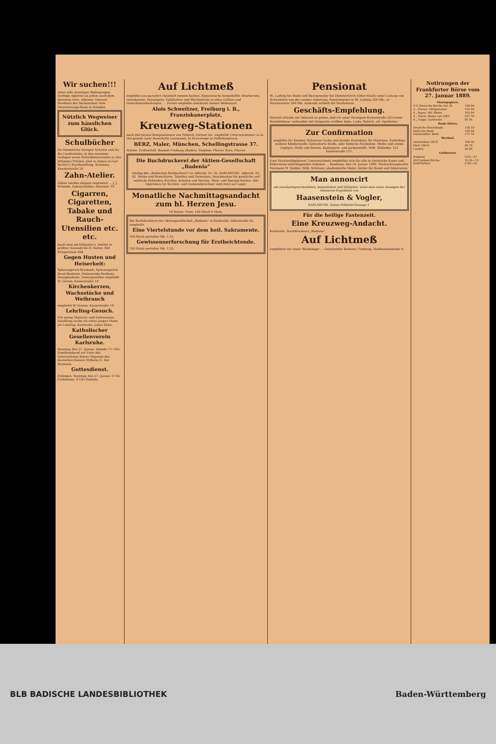Wir suchen!!!
unter sehr günstigen Bedingungen tüchtige Agenten an jedem auch dem kleinsten Orte. Adresse: General-Direktion der Sächsischen Vieh-Versicherungs-Bank in Dresden.
Nützlich Wegweiser zum häuslichen Glück.
Schulbücher
für sämmtliche hiesigen Schulen und für die Landschulen, in den neuesten Auflagen sowie Schreibmaterialien zu den billigsten Preisen, sind zu haben in Carl Sartori's Buchhandlung, Konstanz, Kanzleistraße 20.
Zahn-Atelier.
Zähne werden elegant eingesetzt ... J. J. Schmidt, Zahntechniker, Rosenstr. 19.
Cigarren, Cigaretten, Tabake und Rauch-Utensilien etc. etc.
kauft man am billigsten u. besten in größter Auswahl bei S. Sutter, 40d Kriegstrasse 40d.
Gegen Husten und Heiserkeit:
Spitzwegerich-Brustsaft, Spitzwegerich-Brust-Bonbons, Malzextrakt-Bonbons, Honigbonbons, Emserpastillen empfiehlt W. Grimm, Kaiserstraße 19.
Kirchenkerzen, Wachsstöcke und Weihrauch
empfiehlt W. Grimm, Kaiserstraße 19.
Lehrling-Gesuch.
Für meine Material- und Farbwaaren-Handlung suche ich einen jungen Mann als Lehrling. Karlsruhe. Julius Dehn.
Katholischer Gesellenverein Karlsruhe.
Sonntag, den 27. Januar, Abends 7½ Uhr: Familienabend zur Feier des Geburtsfestes Seiner Majestät des deutschen Kaisers Wilhelm II. Der Vorstand.
Gottesdienst.
Ettlingen. Sonntag, den 27. Januar. 8 Uhr Frühmesse. 9 Uhr Homilie.
Auf Lichtmeß
empfehle aus garantirt chemisch reinem hannov. Bienenwachs hergestellte Altarkerzen, Osterkerzen, Dreiangeln, Tafellichter und Wachsstöcke in allen Größen und Gewichtseintheilungen. ... Ferner empfehle anerkannt besten Weihrauch.
Alois Schweitzer, Freiburg i. B., Franziskanerplatz.
Kreuzweg-Stationen
nach den besten Kompositionen von Führich, Fortner etc. empfiehlt Unterzeichneter: a) in Oel gemalt (sehr dauerhafte Leinwand); b) Kreuzwege in Oelfarbendruck.
BERZ, Maler, München, Schellingstrasse 37.
Atteste. Erzbischöfl. Bauamt Freiburg (Baden). Stephan, Pfarrer. Kurz, Pfarrer.
Die Buchdruckerei der Aktien-Gesellschaft „Badenia“
(Verlag des „Badischen Beobachters“) in Adlerstr. Nr. 42, KARLSRUHE, Adlerstr. Nr. 42. Werke und Broschüren, Tabellen und Formulare, Drucksachen für geistliche und weltliche Behörden, Kirchen, Schulen und Vereine. Wein- und Speisen-Karten. Alle Impressen für Kirchen- und Gemeinderechner sind stets auf Lager.
Monatliche Nachmittagsandacht zum hl. Herzen Jesu.
16 Seiten. Preis: 100 Stück 6 Mark.
Die Buchdruckerei der Aktiengesellschaft „Badenia“ in Karlsruhe, Adlerstraße 42, empfiehlt:
Eine Viertelstunde vor dem heil. Sakramente.
100 Stück portofrei Mk. 1,10.
Gewissenserforschung für Erstbeichtende.
100 Stück portofrei Mk. 1,10.
Pensionat
St. Ludwig bei Basel und Baronsweiler bei Dammerkirch (Ober-Elsaß) unter Leitung von Schwestern von der ewigen Anbetung. Pensionspreis in St. Ludwig 320 Mk., in Baronsweiler 264 Mk. Auskunft ertheilt die Vorsteherin.
Geschäfts-Empfehlung.
Hiermit erlaube mir bekannt zu geben, daß ich unter Heutigem Kaiserstraße 243 einen Sanitätsbazar verbunden mit Droguerie eröffnet habe. Ludw. Rettich, ref. Apotheker.
Zur Confirmation
empfehle für Knaben: Schwarze Tuche und dunkle Buckskins; für Mädchen: Einfarbige wollene Kleiderstoffe, Gemusterte Stoffe, sehr hübsche Neuheiten. Weiße und crème Zephyrs, Mulls und Batiste. Kammgarn- und Jackenstoffe. Wilh. Boländer, 121 Kaiserstraße 121.
Euer Hochwohlgeboren! Unterzeichnete empfehlen sich für alle in christliche Kunst und Dekoration einschlagenden Arbeiten ... Konstanz, den 18. Januar 1889. Hochachtungsvollst Hermann M. Seidler, Wilh. Schreuer, akademische Maler, Atelier für Kunst und Dekoration.
Man annoncirt
am zweckentsprechendsten, bequemsten und billigsten, wenn man seine Anzeigen der Annoncen-Expedition von
Haasenstein & Vogler,
KARLSRUHE, Kaiser-Wilhelm-Passage 1.
Für die heilige Fastenzeit.
Eine Kreuzweg-Andacht.
Karlsruhe. Buchdruckerei „Badenia“.
Auf Lichtmeß
empfehlen wir unser Wachslager ... Geschwister Ketterer, Freiburg, Roethauserstraße 4.
Notirungen der Frankfurter Börse vom 27. Januar 1889.
| Staatspapiere. | |
| --- | --- |
| 4 % Deutsche Reichs-Anl. M. | 108.60 |
| 4 „ Preuss. Obligationen | 102.90 |
| 4 „ Bayer. Abl.-Rente | 105.04 |
| 4 „ Württ. Rente von 1885 | 107.70 |
| 4 „ Ungar. Goldrente | 85.50 |
| Bank-Aktien. | |
| Deutsche Reichsbank | 138.10 |
| Badische Bank | 109.40 |
| Darmstädter Bank | 171.70 |
| Wechsel. | |
| Amsterdam 100 fl. | 168.45 |
| Paris 100 fr. | 80.70 |
| London | 20.40 |
| Geldsorten. | |
| Dukaten | 9.62—57 |
| 20-Franken-Stücke | 16.16—12 |
| Gold-Dollars | 4.20—16 |
BLB BADISCHE LANDESBIBLIOTHEK Baden-Württemberg